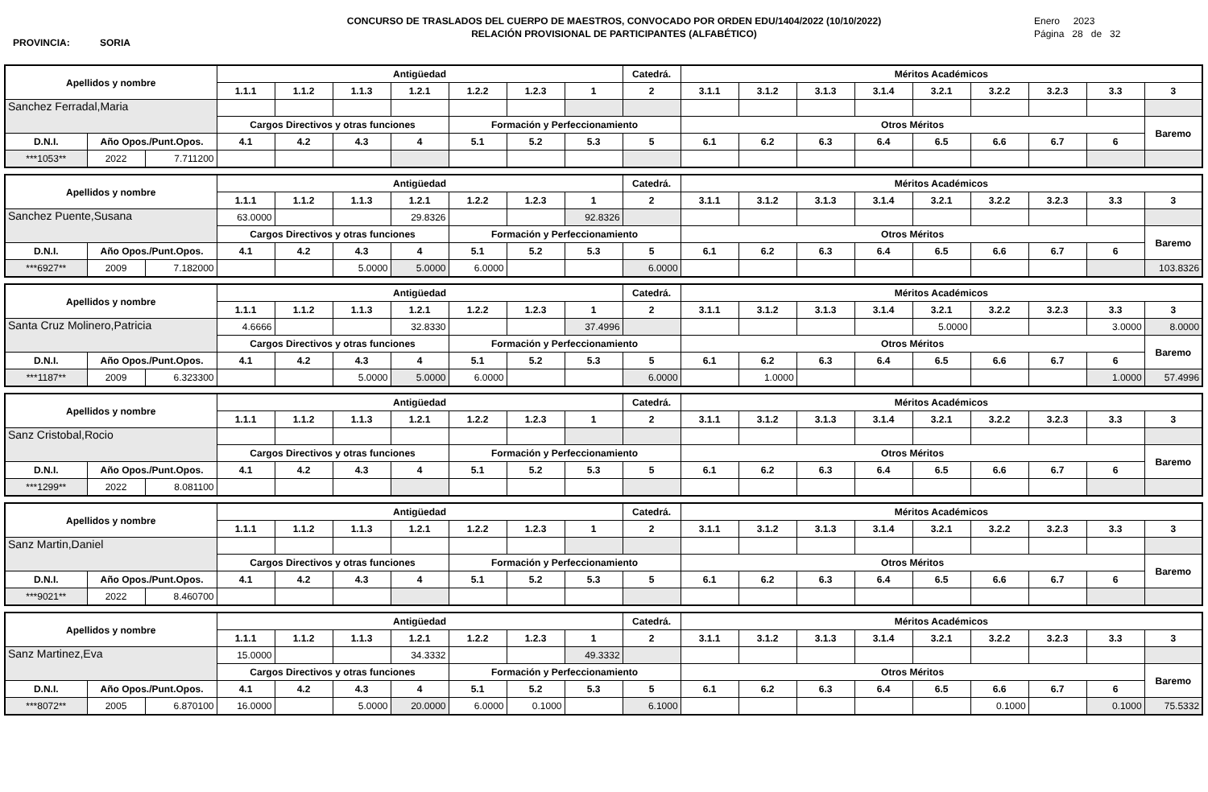PROVINCIA: SORIA
CONCURSO DE TRASLADOS DEL CUERPO DE MAESTROS, CONVOCADO POR ORDEN EDU/1404/2022 (10/10/2022)
RELACIÓN PROVISIONAL DE PARTICIPANTES (ALFABÉTICO)
Enero 2023
Página 28 de 32
| Apellidos y nombre | | | Antigüedad | | | | | | | Catedrá. | Méritos Académicos | | | | | | | | |
| --- | --- | --- | --- | --- | --- | --- | --- | --- | --- | --- | --- | --- | --- | --- | --- | --- | --- | --- | --- |
| | | | 1.1.1 | 1.1.2 | 1.1.3 | 1.2.1 | 1.2.2 | 1.2.3 | 1 | 2 | 3.1.1 | 3.1.2 | 3.1.3 | 3.1.4 | 3.2.1 | 3.2.2 | 3.2.3 | 3.3 | 3 |
| Sanchez Ferradal,Maria | | | | | | | | | | | | | | | | | | | |
| | | | Cargos Directivos y otras funciones | | | | Formación y Perfeccionamiento | | | | Otros Méritos | | | | | | | | Baremo |
| D.N.I. | Año Opos./Punt.Opos. | | 4.1 | 4.2 | 4.3 | 4 | 5.1 | 5.2 | 5.3 | 5 | 6.1 | 6.2 | 6.3 | 6.4 | 6.5 | 6.6 | 6.7 | 6 | |
| ***1053** | 2022 | 7.711200 | | | | | | | | | | | | | | | | | |
| Apellidos y nombre | | | Antigüedad | | | | | | | Catedrá. | Méritos Académicos | | | | | | | | |
| --- | --- | --- | --- | --- | --- | --- | --- | --- | --- | --- | --- | --- | --- | --- | --- | --- | --- | --- | --- |
| | | | 1.1.1 | 1.1.2 | 1.1.3 | 1.2.1 | 1.2.2 | 1.2.3 | 1 | 2 | 3.1.1 | 3.1.2 | 3.1.3 | 3.1.4 | 3.2.1 | 3.2.2 | 3.2.3 | 3.3 | 3 |
| Sanchez Puente,Susana | | | 63.0000 | | | 29.8326 | | | 92.8326 | | | | | | | | | | |
| | | | Cargos Directivos y otras funciones | | | | Formación y Perfeccionamiento | | | | Otros Méritos | | | | | | | | Baremo |
| D.N.I. | Año Opos./Punt.Opos. | | 4.1 | 4.2 | 4.3 | 4 | 5.1 | 5.2 | 5.3 | 5 | 6.1 | 6.2 | 6.3 | 6.4 | 6.5 | 6.6 | 6.7 | 6 | |
| ***6927** | 2009 | 7.182000 | | | 5.0000 | 5.0000 | 6.0000 | | | 6.0000 | | | | | | | | | 103.8326 |
| Apellidos y nombre | | | Antigüedad | | | | | | | Catedrá. | Méritos Académicos | | | | | | | | |
| --- | --- | --- | --- | --- | --- | --- | --- | --- | --- | --- | --- | --- | --- | --- | --- | --- | --- | --- | --- |
| | | | 1.1.1 | 1.1.2 | 1.1.3 | 1.2.1 | 1.2.2 | 1.2.3 | 1 | 2 | 3.1.1 | 3.1.2 | 3.1.3 | 3.1.4 | 3.2.1 | 3.2.2 | 3.2.3 | 3.3 | 3 |
| Santa Cruz Molinero,Patricia | | | 4.6666 | | | 32.8330 | | | 37.4996 | | | | | | 5.0000 | | | 3.0000 | 8.0000 |
| | | | Cargos Directivos y otras funciones | | | | Formación y Perfeccionamiento | | | | Otros Méritos | | | | | | | | Baremo |
| D.N.I. | Año Opos./Punt.Opos. | | 4.1 | 4.2 | 4.3 | 4 | 5.1 | 5.2 | 5.3 | 5 | 6.1 | 6.2 | 6.3 | 6.4 | 6.5 | 6.6 | 6.7 | 6 | |
| ***1187** | 2009 | 6.323300 | | | 5.0000 | 5.0000 | 6.0000 | | | 6.0000 | | 1.0000 | | | | | | 1.0000 | 57.4996 |
| Apellidos y nombre | | | Antigüedad | | | | | | | Catedrá. | Méritos Académicos | | | | | | | | |
| --- | --- | --- | --- | --- | --- | --- | --- | --- | --- | --- | --- | --- | --- | --- | --- | --- | --- | --- | --- |
| | | | 1.1.1 | 1.1.2 | 1.1.3 | 1.2.1 | 1.2.2 | 1.2.3 | 1 | 2 | 3.1.1 | 3.1.2 | 3.1.3 | 3.1.4 | 3.2.1 | 3.2.2 | 3.2.3 | 3.3 | 3 |
| Sanz Cristobal,Rocio | | | | | | | | | | | | | | | | | | | |
| | | | Cargos Directivos y otras funciones | | | | Formación y Perfeccionamiento | | | | Otros Méritos | | | | | | | | Baremo |
| D.N.I. | Año Opos./Punt.Opos. | | 4.1 | 4.2 | 4.3 | 4 | 5.1 | 5.2 | 5.3 | 5 | 6.1 | 6.2 | 6.3 | 6.4 | 6.5 | 6.6 | 6.7 | 6 | |
| ***1299** | 2022 | 8.081100 | | | | | | | | | | | | | | | | | |
| Apellidos y nombre | | | Antigüedad | | | | | | | Catedrá. | Méritos Académicos | | | | | | | | |
| --- | --- | --- | --- | --- | --- | --- | --- | --- | --- | --- | --- | --- | --- | --- | --- | --- | --- | --- | --- |
| | | | 1.1.1 | 1.1.2 | 1.1.3 | 1.2.1 | 1.2.2 | 1.2.3 | 1 | 2 | 3.1.1 | 3.1.2 | 3.1.3 | 3.1.4 | 3.2.1 | 3.2.2 | 3.2.3 | 3.3 | 3 |
| Sanz Martin,Daniel | | | | | | | | | | | | | | | | | | | |
| | | | Cargos Directivos y otras funciones | | | | Formación y Perfeccionamiento | | | | Otros Méritos | | | | | | | | Baremo |
| D.N.I. | Año Opos./Punt.Opos. | | 4.1 | 4.2 | 4.3 | 4 | 5.1 | 5.2 | 5.3 | 5 | 6.1 | 6.2 | 6.3 | 6.4 | 6.5 | 6.6 | 6.7 | 6 | |
| ***9021** | 2022 | 8.460700 | | | | | | | | | | | | | | | | | |
| Apellidos y nombre | | | Antigüedad | | | | | | | Catedrá. | Méritos Académicos | | | | | | | | |
| --- | --- | --- | --- | --- | --- | --- | --- | --- | --- | --- | --- | --- | --- | --- | --- | --- | --- | --- | --- |
| | | | 1.1.1 | 1.1.2 | 1.1.3 | 1.2.1 | 1.2.2 | 1.2.3 | 1 | 2 | 3.1.1 | 3.1.2 | 3.1.3 | 3.1.4 | 3.2.1 | 3.2.2 | 3.2.3 | 3.3 | 3 |
| Sanz Martinez,Eva | | | 15.0000 | | | 34.3332 | | | 49.3332 | | | | | | | | | | |
| | | | Cargos Directivos y otras funciones | | | | Formación y Perfeccionamiento | | | | Otros Méritos | | | | | | | | Baremo |
| D.N.I. | Año Opos./Punt.Opos. | | 4.1 | 4.2 | 4.3 | 4 | 5.1 | 5.2 | 5.3 | 5 | 6.1 | 6.2 | 6.3 | 6.4 | 6.5 | 6.6 | 6.7 | 6 | |
| ***8072** | 2005 | 6.870100 | 16.0000 | | 5.0000 | 20.0000 | 6.0000 | 0.1000 | | 6.1000 | | | | | | 0.1000 | | 0.1000 | 75.5332 |